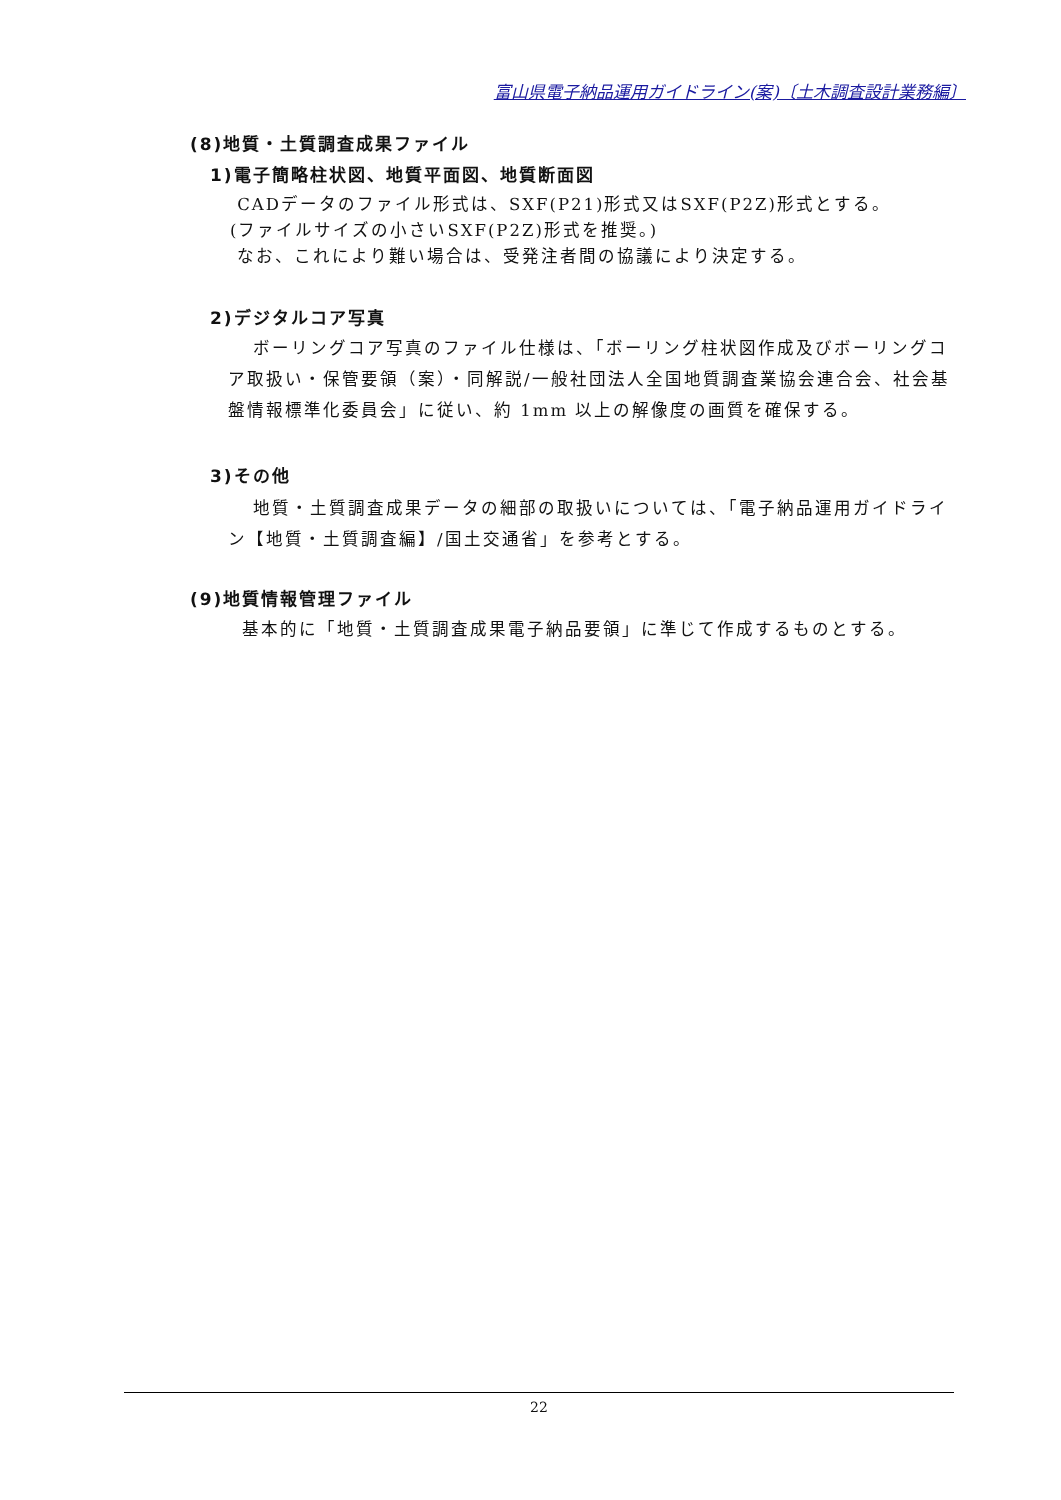富山県電子納品運用ガイドライン(案)〔土木調査設計業務編〕
(8)地質・土質調査成果ファイル
1)電子簡略柱状図、地質平面図、地質断面図
CADデータのファイル形式は、SXF(P21)形式又はSXF(P2Z)形式とする。
(ファイルサイズの小さいSXF(P2Z)形式を推奨。)
なお、これにより難い場合は、受発注者間の協議により決定する。
2)デジタルコア写真
ボーリングコア写真のファイル仕様は、「ボーリング柱状図作成及びボーリングコア取扱い・保管要領（案）・同解説/一般社団法人全国地質調査業協会連合会、社会基盤情報標準化委員会」に従い、約 1mm 以上の解像度の画質を確保する。
3)その他
地質・土質調査成果データの細部の取扱いについては、「電子納品運用ガイドライン【地質・土質調査編】/国土交通省」を参考とする。
(9)地質情報管理ファイル
基本的に「地質・土質調査成果電子納品要領」に準じて作成するものとする。
22